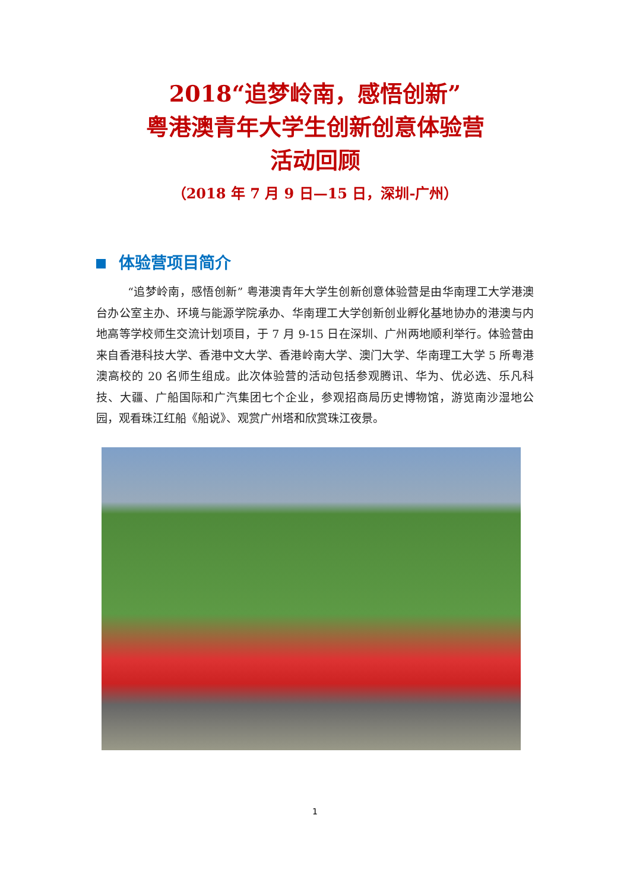2018“追梦岭南，感悟创新”
粤港澳青年大学生创新创意体验营
活动回顾
（2018 年 7 月 9 日—15 日，深圳-广州）
体验营项目简介
“追梦岭南，感悟创新” 粤港澳青年大学生创新创意体验营是由华南理工大学港澳台办公室主办、环境与能源学院承办、华南理工大学创新创业孵化基地协办的港澳与内地高等学校师生交流计划项目，于 7 月 9-15 日在深圳、广州两地顺利举行。体验营由来自香港科技大学、香港中文大学、香港岭南大学、澳门大学、华南理工大学 5 所粤港澳高校的 20 名师生组成。此次体验营的活动包括参观腾讯、华为、优必选、乐凡科技、大疆、广船国际和广汽集团七个企业，参观招商局历史博物馆，游览南沙湿地公园，观看珠江红船《船说》、观赏广州塔和欣赏珠江夜景。
1